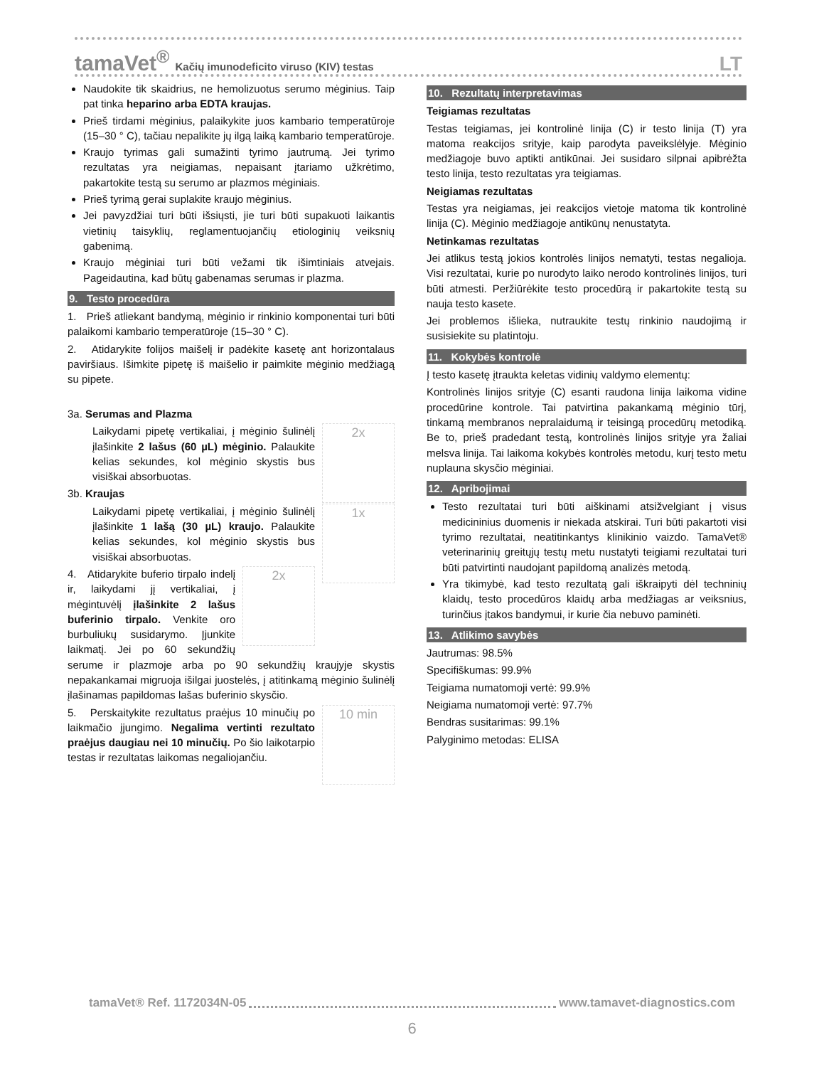tamaVet<sup>®</sup> Kačių imunodeficito viruso (KIV) testas LT
Naudokite tik skaidrius, ne hemolizuotus serumo mėginius. Taip pat tinka heparino arba EDTA kraujas.
Prieš tirdami mėginius, palaikykite juos kambario temperatūroje (15–30 ° C), tačiau nepalikite jų ilgą laiką kambario temperatūroje.
Kraujo tyrimas gali sumažinti tyrimo jautrumą. Jei tyrimo rezultatas yra neigiamas, nepaisant įtariamo užkrėtimo, pakartokite testą su serumo ar plazmos mėginiais.
Prieš tyrimą gerai suplakite kraujo mėginius.
Jei pavyzdžiai turi būti išsiųsti, jie turi būti supakuoti laikantis vietinių taisyklių, reglamentuojančių etiologinių veiksnių gabenimą.
Kraujo mėginiai turi būti vežami tik išimtiniais atvejais. Pageidautina, kad būtų gabenamas serumas ir plazma.
9. Testo procedūra
1. Prieš atliekant bandymą, mėginio ir rinkinio komponentai turi būti palaikomi kambario temperatūroje (15–30 ° C).
2. Atidarykite folijos maišelį ir padėkite kasetę ant horizontalaus paviršiaus. Išimkite pipetę iš maišelio ir paimkite mėginio medžiagą su pipete.
3a. Serumas and Plazma
2x
Laikydami pipetę vertikaliai, į mėginio šulinėlį įlašinkite 2 lašus (60 µL) mėginio. Palaukite kelias sekundes, kol mėginio skystis bus visiškai absorbuotas.
3b. Kraujas
1x
Laikydami pipetę vertikaliai, į mėginio šulinėlį įlašinkite 1 lašą (30 µL) kraujo. Palaukite kelias sekundes, kol mėginio skystis bus visiškai absorbuotas.
2x
4. Atidarykite buferio tirpalo indelį ir, laikydami jį vertikaliai, į mėgintuvėlį įlašinkite 2 lašus buferinio tirpalo. Venkite oro burbuliukų susidarymo. Įjunkite laikmatį. Jei po 60 sekundžių serume ir plazmoje arba po 90 sekundžių kraujyje skystis nepakankamai migruoja išilgai juostelės, į atitinkamą mėginio šulinėlį įlašinamas papildomas lašas buferinio skysčio.
10 min
5. Perskaitykite rezultatus praėjus 10 minučių po laikmačio įjungimo. Negalima vertinti rezultato praėjus daugiau nei 10 minučių. Po šio laikotarpio testas ir rezultatas laikomas negaliojančiu.
10. Rezultatų interpretavimas
Teigiamas rezultatas
Testas teigiamas, jei kontrolinė linija (C) ir testo linija (T) yra matoma reakcijos srityje, kaip parodyta paveikslėlyje. Mėginio medžiagoje buvo aptikti antikūnai. Jei susidaro silpnai apibrėžta testo linija, testo rezultatas yra teigiamas.
Neigiamas rezultatas
Testas yra neigiamas, jei reakcijos vietoje matoma tik kontrolinė linija (C). Mėginio medžiagoje antikūnų nenustatyta.
Netinkamas rezultatas
Jei atlikus testą jokios kontrolės linijos nematyti, testas negalioja. Visi rezultatai, kurie po nurodyto laiko nerodo kontrolinės linijos, turi būti atmesti. Peržiūrėkite testo procedūrą ir pakartokite testą su nauja testo kasete.
Jei problemos išlieka, nutraukite testų rinkinio naudojimą ir susisiekite su platintoju.
11. Kokybės kontrolė
Į testo kasetę įtraukta keletas vidinių valdymo elementų:
Kontrolinės linijos srityje (C) esanti raudona linija laikoma vidine procedūrine kontrole. Tai patvirtina pakankamą mėginio tūrį, tinkamą membranos nepralaidumą ir teisingą procedūrų metodiką. Be to, prieš pradedant testą, kontrolinės linijos srityje yra žaliai melsva linija. Tai laikoma kokybės kontrolės metodu, kurį testo metu nuplauna skysčio mėginiai.
12. Apribojimai
Testo rezultatai turi būti aiškinami atsižvelgiant į visus medicininius duomenis ir niekada atskirai. Turi būti pakartoti visi tyrimo rezultatai, neatitinkantys klinikinio vaizdo. TamaVet® veterinarinių greitųjų testų metu nustatyti teigiami rezultatai turi būti patvirtinti naudojant papildomą analizės metodą.
Yra tikimybė, kad testo rezultatą gali iškraipyti dėl techninių klaidų, testo procedūros klaidų arba medžiagas ar veiksnius, turinčius įtakos bandymui, ir kurie čia nebuvo paminėti.
13. Atlikimo savybės
Jautrumas: 98.5%
Specifiškumas: 99.9%
Teigiama numatomoji vertė: 99.9%
Neigiama numatomoji vertė: 97.7%
Bendras susitarimas: 99.1%
Palyginimo metodas: ELISA
tamaVet® Ref. 1172034N-05 www.tamavet-diagnostics.com
6